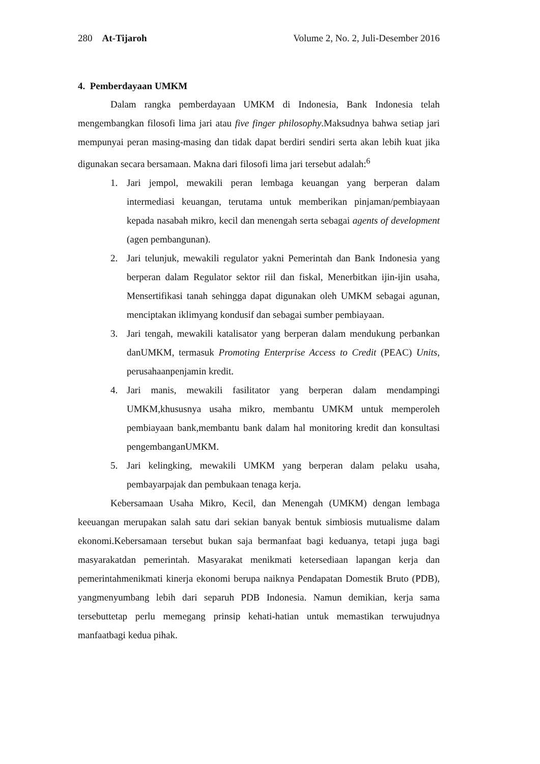280 At-Tijaroh Volume 2, No. 2, Juli-Desember 2016
4. Pemberdayaan UMKM
Dalam rangka pemberdayaan UMKM di Indonesia, Bank Indonesia telah mengembangkan filosofi lima jari atau five finger philosophy.Maksudnya bahwa setiap jari mempunyai peran masing-masing dan tidak dapat berdiri sendiri serta akan lebih kuat jika digunakan secara bersamaan. Makna dari filosofi lima jari tersebut adalah:<sup>6</sup>
1. Jari jempol, mewakili peran lembaga keuangan yang berperan dalam intermediasi keuangan, terutama untuk memberikan pinjaman/pembiayaan kepada nasabah mikro, kecil dan menengah serta sebagai agents of development (agen pembangunan).
2. Jari telunjuk, mewakili regulator yakni Pemerintah dan Bank Indonesia yang berperan dalam Regulator sektor riil dan fiskal, Menerbitkan ijin-ijin usaha, Mensertifikasi tanah sehingga dapat digunakan oleh UMKM sebagai agunan, menciptakan iklimyang kondusif dan sebagai sumber pembiayaan.
3. Jari tengah, mewakili katalisator yang berperan dalam mendukung perbankan danUMKM, termasuk Promoting Enterprise Access to Credit (PEAC) Units, perusahaanpenjamin kredit.
4. Jari manis, mewakili fasilitator yang berperan dalam mendampingi UMKM,khususnya usaha mikro, membantu UMKM untuk memperoleh pembiayaan bank,membantu bank dalam hal monitoring kredit dan konsultasi pengembanganUMKM.
5. Jari kelingking, mewakili UMKM yang berperan dalam pelaku usaha, pembayarpajak dan pembukaan tenaga kerja.
Kebersamaan Usaha Mikro, Kecil, dan Menengah (UMKM) dengan lembaga keeuangan merupakan salah satu dari sekian banyak bentuk simbiosis mutualisme dalam ekonomi.Kebersamaan tersebut bukan saja bermanfaat bagi keduanya, tetapi juga bagi masyarakatdan pemerintah. Masyarakat menikmati ketersediaan lapangan kerja dan pemerintahmenikmati kinerja ekonomi berupa naiknya Pendapatan Domestik Bruto (PDB), yangmenyumbang lebih dari separuh PDB Indonesia. Namun demikian, kerja sama tersebuttetap perlu memegang prinsip kehati-hatian untuk memastikan terwujudnya manfaatbagi kedua pihak.